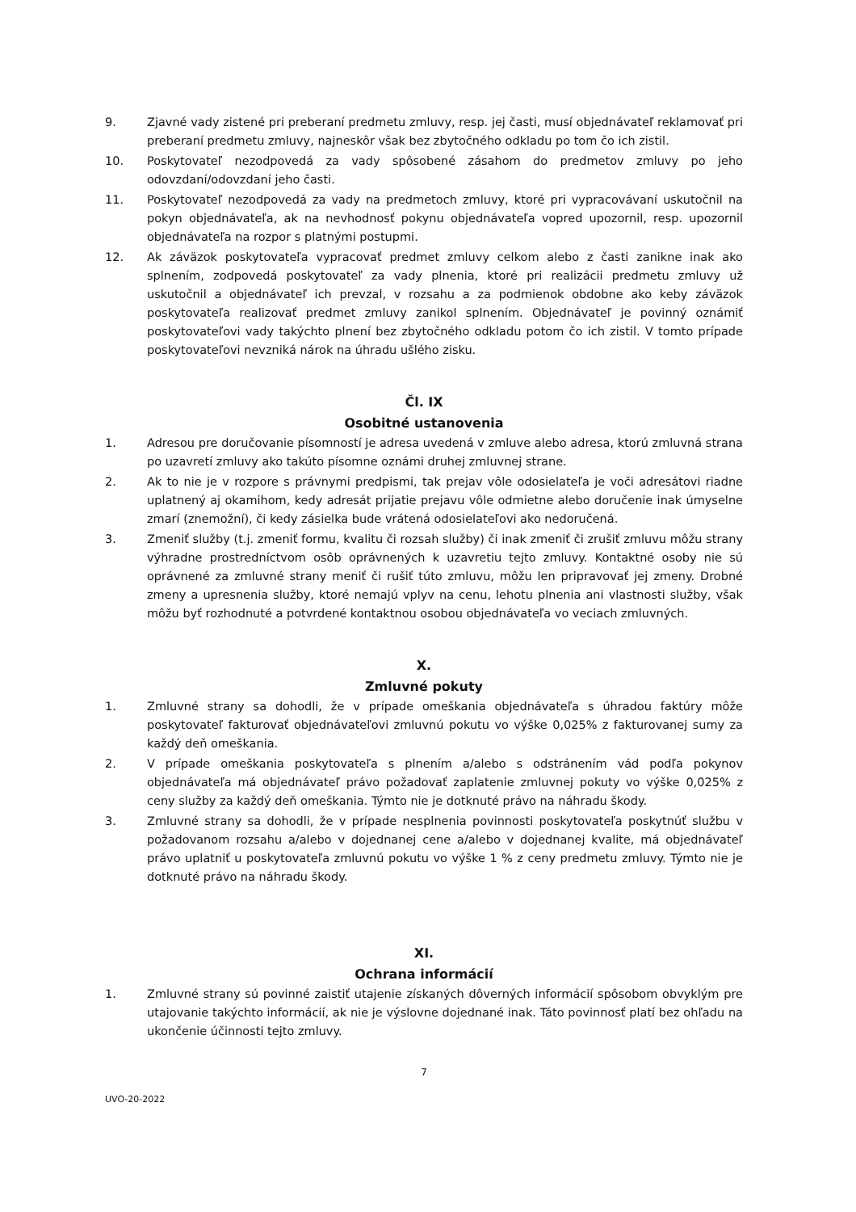9. Zjavné vady zistené pri preberaní predmetu zmluvy, resp. jej časti, musí objednávateľ reklamovať pri preberaní predmetu zmluvy, najneskôr však bez zbytočného odkladu po tom čo ich zistil.
10. Poskytovateľ nezodpovedá za vady spôsobené zásahom do predmetov zmluvy po jeho odovzdaní/odovzdaní jeho časti.
11. Poskytovateľ nezodpovedá za vady na predmetoch zmluvy, ktoré pri vypracovávaní uskutočnil na pokyn objednávateľa, ak na nevhodnosť pokynu objednávateľa vopred upozornil, resp. upozornil objednávateľa na rozpor s platnými postupmi.
12. Ak záväzok poskytovateľa vypracovať predmet zmluvy celkom alebo z časti zanikne inak ako splnením, zodpovedá poskytovateľ za vady plnenia, ktoré pri realizácii predmetu zmluvy už uskutočnil a objednávateľ ich prevzal, v rozsahu a za podmienok obdobne ako keby záväzok poskytovateľa realizovať predmet zmluvy zanikol splnením. Objednávateľ je povinný oznámiť poskytovateľovi vady takýchto plnení bez zbytočného odkladu potom čo ich zistil. V tomto prípade poskytovateľovi nevzniká nárok na úhradu ušlého zisku.
Čl. IX
Osobitné ustanovenia
1. Adresou pre doručovanie písomností je adresa uvedená v zmluve alebo adresa, ktorú zmluvná strana po uzavretí zmluvy ako takúto písomne oznámi druhej zmluvnej strane.
2. Ak to nie je v rozpore s právnymi predpismi, tak prejav vôle odosielateľa je voči adresátovi riadne uplatnený aj okamihom, kedy adresát prijatie prejavu vôle odmietne alebo doručenie inak úmyselne zmarí (znemožní), či kedy zásielka bude vrátená odosielateľovi ako nedoručená.
3. Zmeniť služby (t.j. zmeniť formu, kvalitu či rozsah služby) či inak zmeniť či zrušiť zmluvu môžu strany výhradne prostredníctvom osôb oprávnených k uzavretiu tejto zmluvy. Kontaktné osoby nie sú oprávnené za zmluvné strany meniť či rušiť túto zmluvu, môžu len pripravovať jej zmeny. Drobné zmeny a upresnenia služby, ktoré nemajú vplyv na cenu, lehotu plnenia ani vlastnosti služby, však môžu byť rozhodnuté a potvrdené kontaktnou osobou objednávateľa vo veciach zmluvných.
X.
Zmluvné pokuty
1. Zmluvné strany sa dohodli, že v prípade omeškania objednávateľa s úhradou faktúry môže poskytovateľ fakturovať objednávateľovi zmluvnú pokutu vo výške 0,025% z fakturovanej sumy za každý deň omeškania.
2. V prípade omeškania poskytovateľa s plnením a/alebo s odstránením vád podľa pokynov objednávateľa má objednávateľ právo požadovať zaplatenie zmluvnej pokuty vo výške 0,025% z ceny služby za každý deň omeškania. Týmto nie je dotknuté právo na náhradu škody.
3. Zmluvné strany sa dohodli, že v prípade nesplnenia povinnosti poskytovateľa poskytnúť službu v požadovanom rozsahu a/alebo v dojednanej cene a/alebo v dojednanej kvalite, má objednávateľ právo uplatniť u poskytovateľa zmluvnú pokutu vo výške 1 % z ceny predmetu zmluvy. Týmto nie je dotknuté právo na náhradu škody.
XI.
Ochrana informácií
1. Zmluvné strany sú povinné zaistiť utajenie získaných dôverných informácií spôsobom obvyklým pre utajovanie takýchto informácií, ak nie je výslovne dojednané inak. Táto povinnosť platí bez ohľadu na ukončenie účinnosti tejto zmluvy.
7
UVO-20-2022